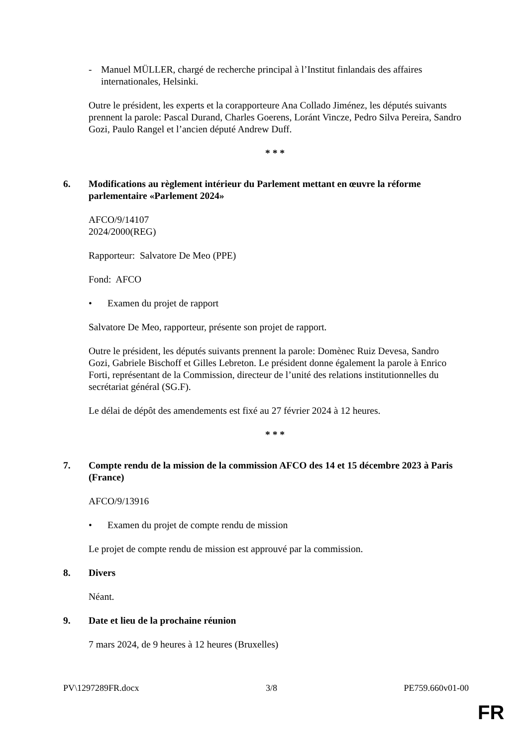- Manuel MÜLLER, chargé de recherche principal à l’Institut finlandais des affaires internationales, Helsinki.
Outre le président, les experts et la corapporteure Ana Collado Jiménez, les députés suivants prennent la parole: Pascal Durand, Charles Goerens, Loránt Vincze, Pedro Silva Pereira, Sandro Gozi, Paulo Rangel et l’ancien député Andrew Duff.
* * *
6. Modifications au règlement intérieur du Parlement mettant en œuvre la réforme parlementaire «Parlement 2024»
AFCO/9/14107
2024/2000(REG)
Rapporteur: Salvatore De Meo (PPE)
Fond: AFCO
• Examen du projet de rapport
Salvatore De Meo, rapporteur, présente son projet de rapport.
Outre le président, les députés suivants prennent la parole: Domènec Ruiz Devesa, Sandro Gozi, Gabriele Bischoff et Gilles Lebreton. Le président donne également la parole à Enrico Forti, représentant de la Commission, directeur de l’unité des relations institutionnelles du secrétariat général (SG.F).
Le délai de dépôt des amendements est fixé au 27 février 2024 à 12 heures.
* * *
7. Compte rendu de la mission de la commission AFCO des 14 et 15 décembre 2023 à Paris (France)
AFCO/9/13916
• Examen du projet de compte rendu de mission
Le projet de compte rendu de mission est approuvé par la commission.
8. Divers
Néant.
9. Date et lieu de la prochaine réunion
7 mars 2024, de 9 heures à 12 heures (Bruxelles)
PV\1297289FR.docx 3/8 PE759.660v01-00
FR